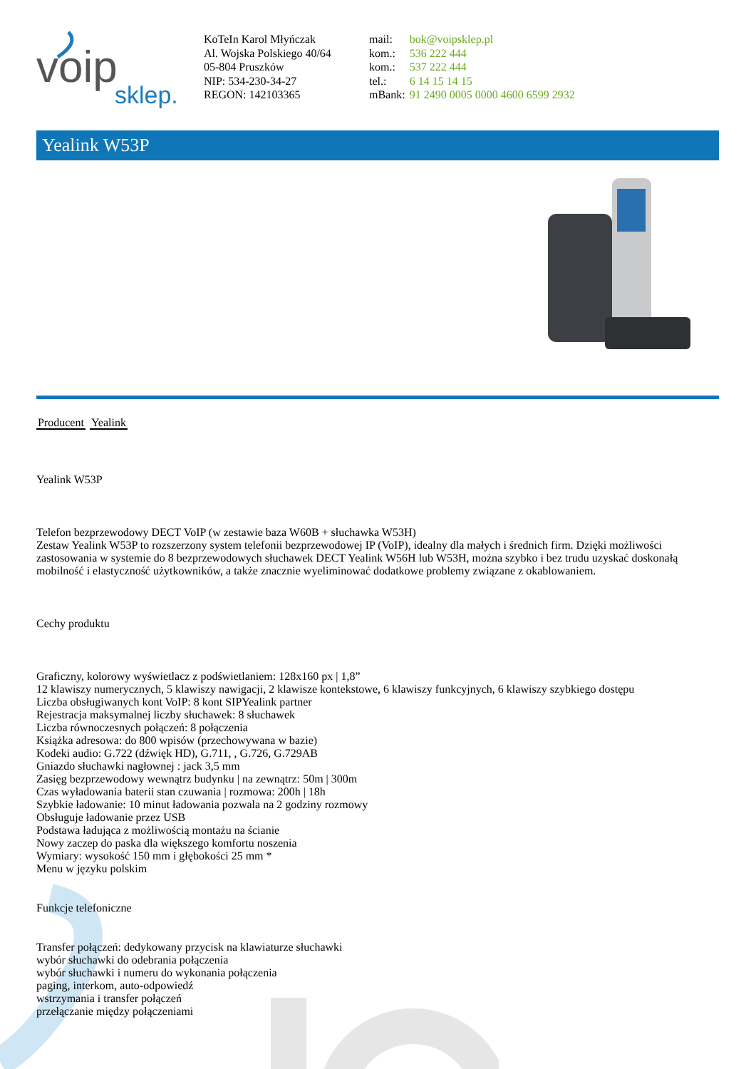voip
sklep.
KoTeIn Karol Młyńczak
Al. Wojska Polskiego 40/64
05-804 Pruszków
NIP: 534-230-34-27
REGON: 142103365
| mail: | bok@voipsklep.pl |
| kom.: | 536 222 444 |
| kom.: | 537 222 444 |
| tel.: | 6 14 15 14 15 |
| mBank: | 91 2490 0005 0000 4600 6599 2932 |
Yealink W53P
Producent Yealink
Yealink W53P
Telefon bezprzewodowy DECT VoIP (w zestawie baza W60B + słuchawka W53H)
Zestaw Yealink W53P to rozszerzony system telefonii bezprzewodowej IP (VoIP), idealny dla małych i średnich firm. Dzięki możliwości zastosowania w systemie do 8 bezprzewodowych słuchawek DECT Yealink W56H lub W53H, można szybko i bez trudu uzyskać doskonałą mobilność i elastyczność użytkowników, a także znacznie wyeliminować dodatkowe problemy związane z okablowaniem.
Cechy produktu
Graficzny, kolorowy wyświetlacz z podświetlaniem: 128x160 px | 1,8”
12 klawiszy numerycznych, 5 klawiszy nawigacji, 2 klawisze kontekstowe, 6 klawiszy funkcyjnych, 6 klawiszy szybkiego dostępu
Liczba obsługiwanych kont VoIP: 8 kont SIPYealink partner
Rejestracja maksymalnej liczby słuchawek: 8 słuchawek
Liczba równoczesnych połączeń: 8 połączenia
Książka adresowa: do 800 wpisów (przechowywana w bazie)
Kodeki audio: G.722 (dźwięk HD), G.711, , G.726, G.729AB
Gniazdo słuchawki nagłownej : jack 3,5 mm
Zasięg bezprzewodowy wewnątrz budynku | na zewnątrz: 50m | 300m
Czas wyładowania baterii stan czuwania | rozmowa: 200h | 18h
Szybkie ładowanie: 10 minut ładowania pozwala na 2 godziny rozmowy
Obsługuje ładowanie przez USB
Podstawa ładująca z możliwością montażu na ścianie
Nowy zaczep do paska dla większego komfortu noszenia
Wymiary: wysokość 150 mm i głębokości 25 mm *
Menu w języku polskim
Funkcje telefoniczne
Transfer połączeń: dedykowany przycisk na klawiaturze słuchawki
wybór słuchawki do odebrania połączenia
wybór słuchawki i numeru do wykonania połączenia
paging, interkom, auto-odpowiedź
wstrzymania i transfer połączeń
przełączanie między połączeniami